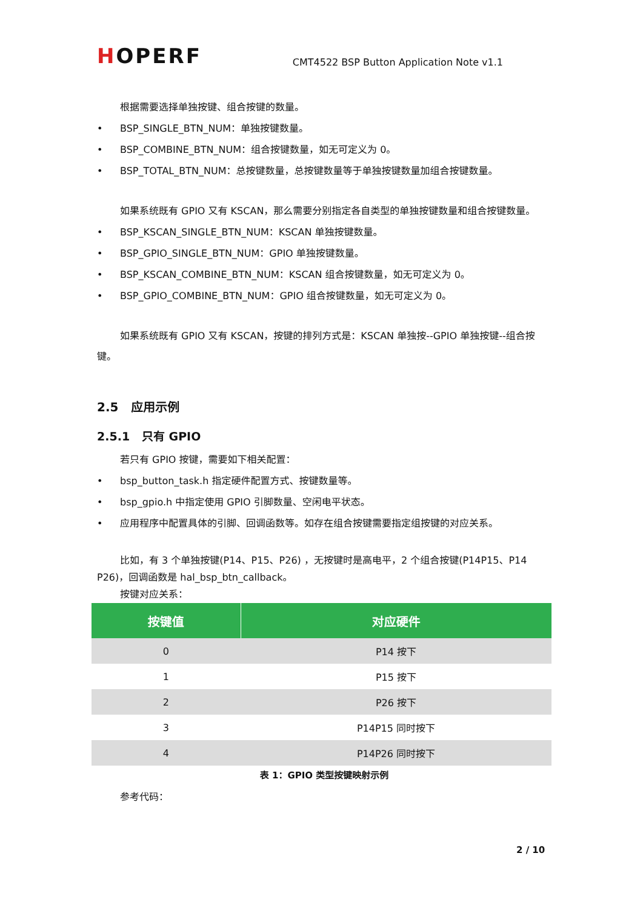HOPERF
CMT4522 BSP Button Application Note v1.1
根据需要选择单独按键、组合按键的数量。
BSP_SINGLE_BTN_NUM：单独按键数量。
BSP_COMBINE_BTN_NUM：组合按键数量，如无可定义为 0。
BSP_TOTAL_BTN_NUM：总按键数量，总按键数量等于单独按键数量加组合按键数量。
如果系统既有 GPIO 又有 KSCAN，那么需要分别指定各自类型的单独按键数量和组合按键数量。
BSP_KSCAN_SINGLE_BTN_NUM：KSCAN 单独按键数量。
BSP_GPIO_SINGLE_BTN_NUM：GPIO 单独按键数量。
BSP_KSCAN_COMBINE_BTN_NUM：KSCAN 组合按键数量，如无可定义为 0。
BSP_GPIO_COMBINE_BTN_NUM：GPIO 组合按键数量，如无可定义为 0。
如果系统既有 GPIO 又有 KSCAN，按键的排列方式是：KSCAN 单独按--GPIO 单独按键--组合按键。
2.5 应用示例
2.5.1 只有 GPIO
若只有 GPIO 按键，需要如下相关配置：
bsp_button_task.h 指定硬件配置方式、按键数量等。
bsp_gpio.h 中指定使用 GPIO 引脚数量、空闲电平状态。
应用程序中配置具体的引脚、回调函数等。如存在组合按键需要指定组按键的对应关系。
比如，有 3 个单独按键(P14、P15、P26) ，无按键时是高电平，2 个组合按键(P14P15、P14 P26)，回调函数是 hal_bsp_btn_callback。
按键对应关系：
| 按键值 | 对应硬件 |
| --- | --- |
| 0 | P14 按下 |
| 1 | P15 按下 |
| 2 | P26 按下 |
| 3 | P14P15 同时按下 |
| 4 | P14P26 同时按下 |
表 1：GPIO 类型按键映射示例
参考代码：
2 / 10